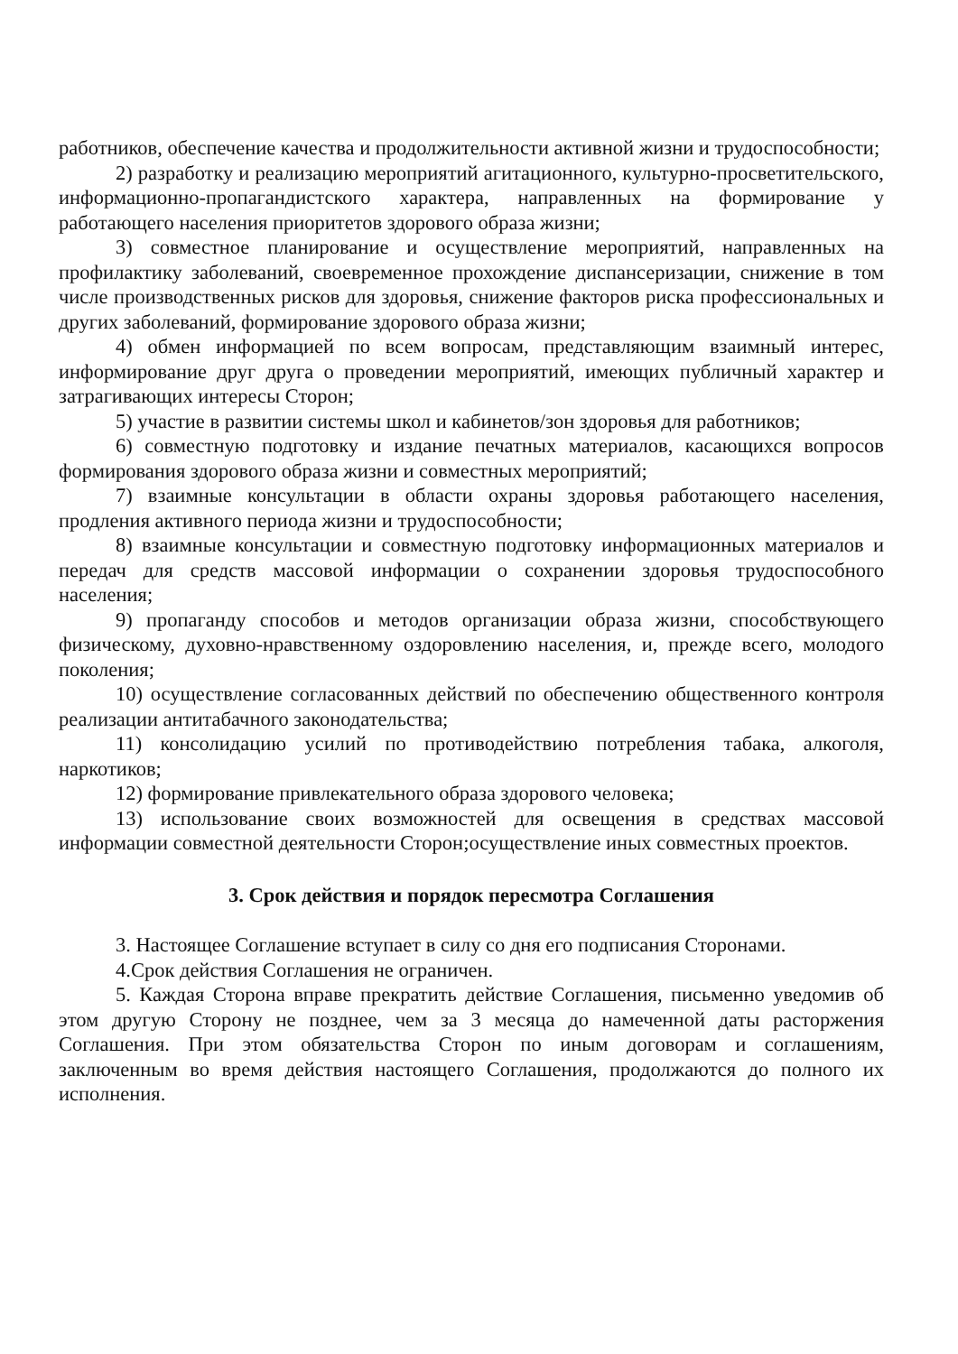работников, обеспечение качества и продолжительности активной жизни и трудоспособности;
2) разработку и реализацию мероприятий агитационного, культурно-просветительского, информационно-пропагандистского характера, направленных на формирование у работающего населения приоритетов здорового образа жизни;
3) совместное планирование и осуществление мероприятий, направленных на профилактику заболеваний, своевременное прохождение диспансеризации, снижение в том числе производственных рисков для здоровья, снижение факторов риска профессиональных и других заболеваний, формирование здорового образа жизни;
4) обмен информацией по всем вопросам, представляющим взаимный интерес, информирование друг друга о проведении мероприятий, имеющих публичный характер и затрагивающих интересы Сторон;
5) участие в развитии системы школ и кабинетов/зон здоровья для работников;
6) совместную подготовку и издание печатных материалов, касающихся вопросов формирования здорового образа жизни и совместных мероприятий;
7) взаимные консультации в области охраны здоровья работающего населения, продления активного периода жизни и трудоспособности;
8) взаимные консультации и совместную подготовку информационных материалов и передач для средств массовой информации о сохранении здоровья трудоспособного населения;
9) пропаганду способов и методов организации образа жизни, способствующего физическому, духовно-нравственному оздоровлению населения, и, прежде всего, молодого поколения;
10) осуществление согласованных действий по обеспечению общественного контроля реализации антитабачного законодательства;
11) консолидацию усилий по противодействию потребления табака, алкоголя, наркотиков;
12) формирование привлекательного образа здорового человека;
13) использование своих возможностей для освещения в средствах массовой информации совместной деятельности Сторон;осуществление иных совместных проектов.
3. Срок действия и порядок пересмотра Соглашения
3. Настоящее Соглашение вступает в силу со дня его подписания Сторонами.
4.Срок действия Соглашения не ограничен.
5. Каждая Сторона вправе прекратить действие Соглашения, письменно уведомив об этом другую Сторону не позднее, чем за 3 месяца до намеченной даты расторжения Соглашения. При этом обязательства Сторон по иным договорам и соглашениям, заключенным во время действия настоящего Соглашения, продолжаются до полного их исполнения.